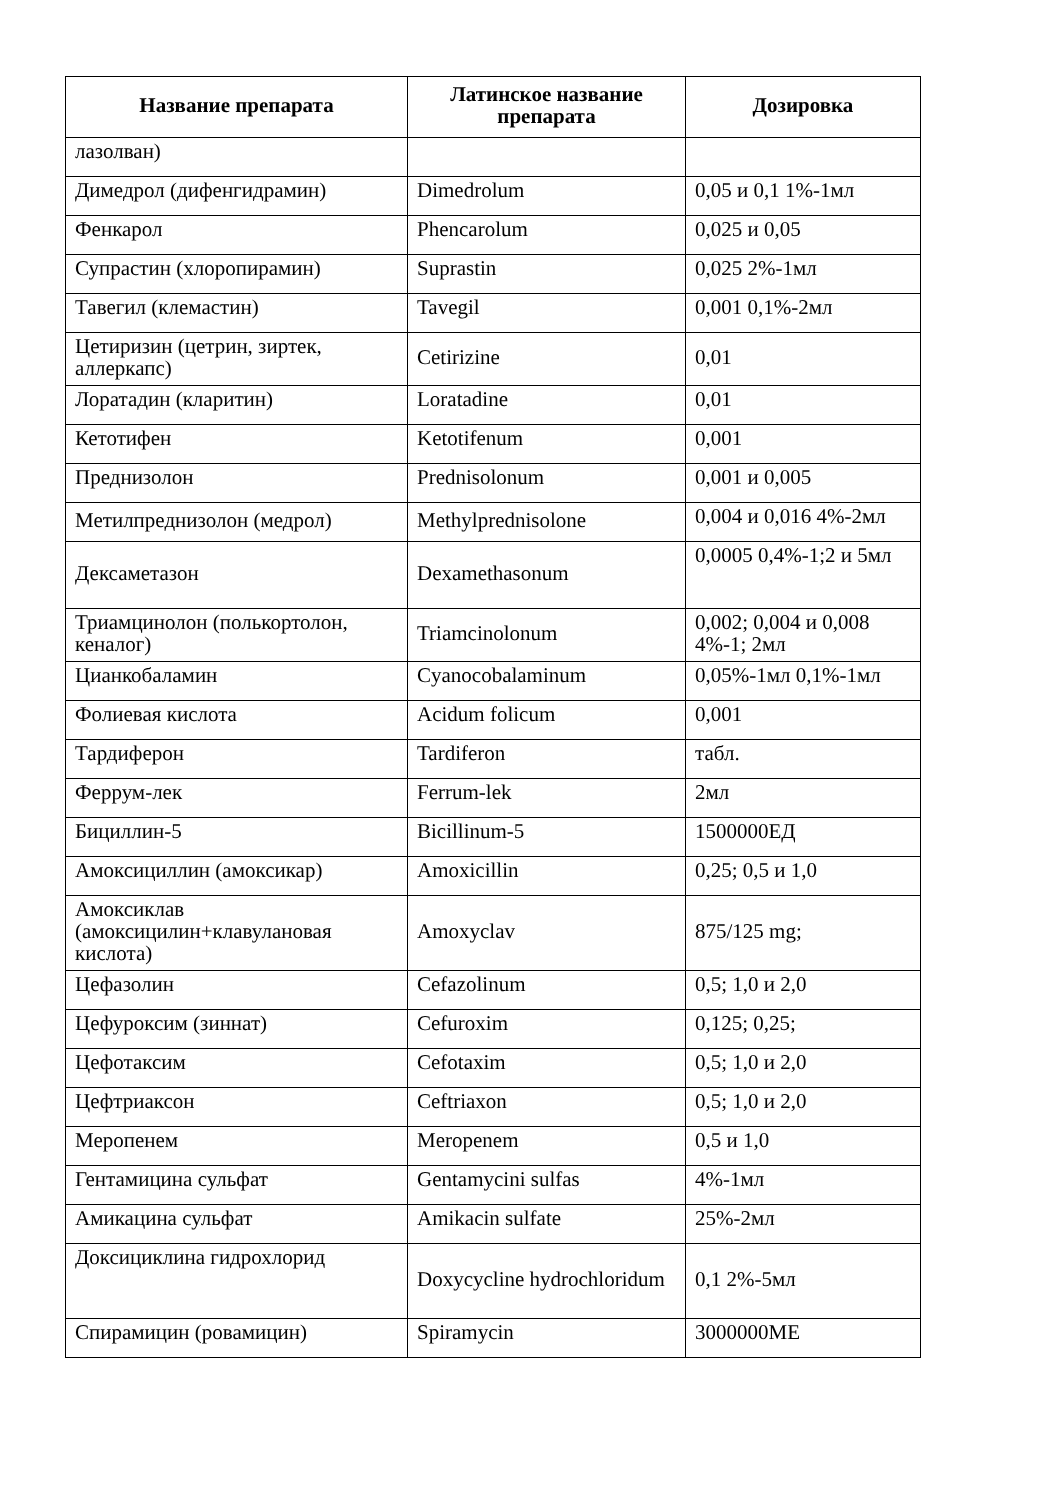| Название препарата | Латинское название препарата | Дозировка |
| --- | --- | --- |
| лазолван) | | |
| Димедрол (дифенгидрамин) | Dimedrolum | 0,05 и 0,1 1%-1мл |
| Фенкарол | Phencarolum | 0,025 и 0,05 |
| Супрастин (хлоропирамин) | Suprastin | 0,025 2%-1мл |
| Тавегил (клемастин) | Tavegil | 0,001 0,1%-2мл |
| Цетиризин (цетрин, зиртек, аллеркапс) | Cetirizine | 0,01 |
| Лоратадин (кларитин) | Loratadine | 0,01 |
| Кетотифен | Ketotifenum | 0,001 |
| Преднизолон | Prednisolonum | 0,001 и 0,005 |
| Метилпреднизолон (медрол) | Methylprednisolone | 0,004 и 0,016 4%-2мл |
| Дексаметазон | Dexamethasonum | 0,0005 0,4%-1;2 и 5мл |
| Триамцинолон (полькортолон, кеналог) | Triamcinolonum | 0,002; 0,004 и 0,008 4%-1; 2мл |
| Цианкобаламин | Cyanocobalaminum | 0,05%-1мл 0,1%-1мл |
| Фолиевая кислота | Acidum folicum | 0,001 |
| Тардиферон | Tardiferon | табл. |
| Феррум-лек | Ferrum-lek | 2мл |
| Бициллин-5 | Bicillinum-5 | 1500000ЕД |
| Амоксициллин (амоксикар) | Amoxicillin | 0,25; 0,5 и 1,0 |
| Амоксиклав (амоксицилин+клавулановая кислота) | Amoxyclav | 875/125 mg; |
| Цефазолин | Cefazolinum | 0,5; 1,0 и 2,0 |
| Цефуроксим (зиннат) | Cefuroxim | 0,125; 0,25; |
| Цефотаксим | Cefotaxim | 0,5; 1,0 и 2,0 |
| Цефтриаксон | Ceftriaxon | 0,5; 1,0 и 2,0 |
| Меропенем | Meropenem | 0,5 и 1,0 |
| Гентамицина сульфат | Gentamycini sulfas | 4%-1мл |
| Амикацина сульфат | Amikacin sulfate | 25%-2мл |
| Доксициклина гидрохлорид | Doxycycline hydrochloridum | 0,1 2%-5мл |
| Спирамицин (ровамицин) | Spiramycin | 3000000МЕ |